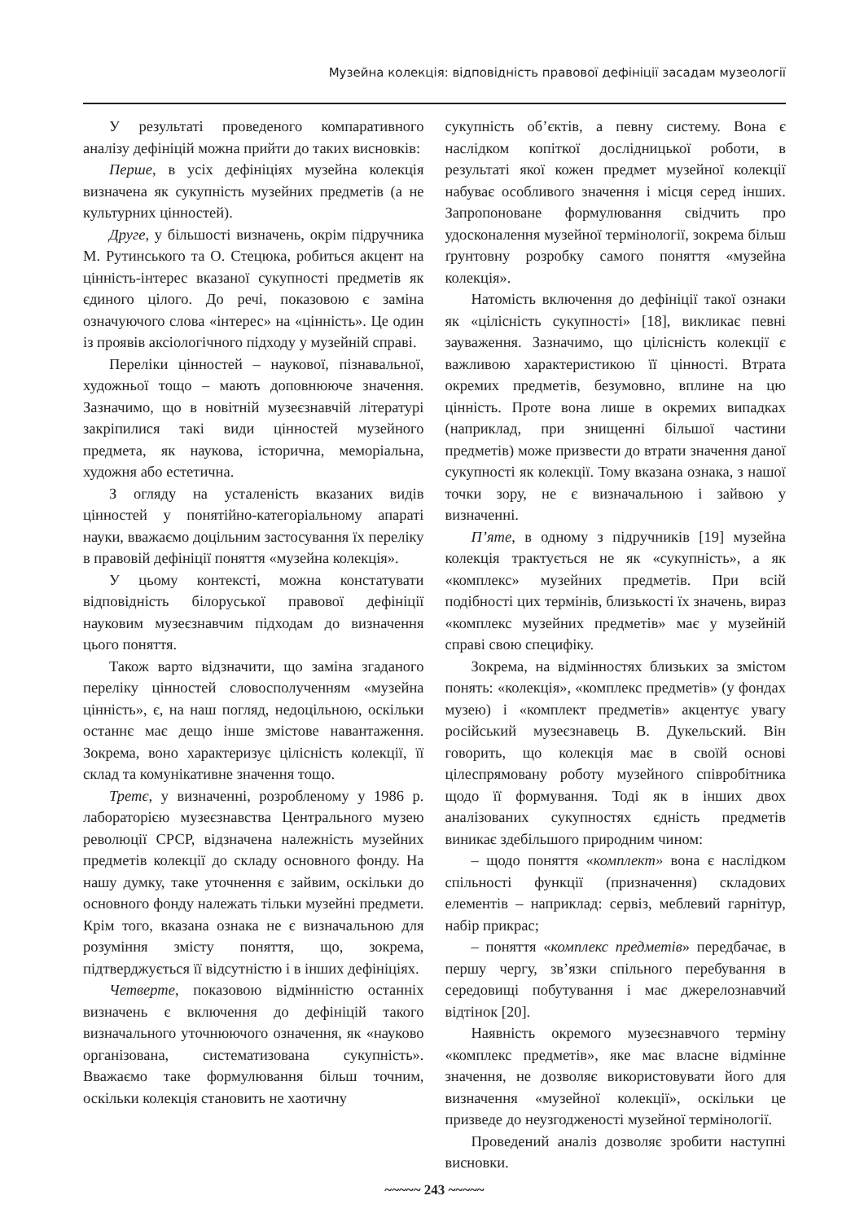Музейна колекція: відповідність правової дефініції засадам музеології
У результаті проведеного компаративного аналізу дефініцій можна прийти до таких висновків:
Перше, в усіх дефініціях музейна колекція визначена як сукупність музейних предметів (а не культурних цінностей).
Друге, у більшості визначень, окрім підручника М. Рутинського та О. Стецюка, робиться акцент на цінність-інтерес вказаної сукупності предметів як єдиного цілого. До речі, показовою є заміна означуючого слова «інтерес» на «цінність». Це один із проявів аксіологічного підходу у музейній справі.
Переліки цінностей – наукової, пізнавальної, художньої тощо – мають доповнююче значення. Зазначимо, що в новітній музеєзнавчій літературі закріпилися такі види цінностей музейного предмета, як наукова, історична, меморіальна, художня або естетична.
З огляду на усталеність вказаних видів цінностей у понятійно-категоріальному апараті науки, вважаємо доцільним застосування їх переліку в правовій дефініції поняття «музейна колекція».
У цьому контексті, можна констатувати відповідність білоруської правової дефініції науковим музеєзнавчим підходам до визначення цього поняття.
Також варто відзначити, що заміна згаданого переліку цінностей словосполученням «музейна цінність», є, на наш погляд, недоцільною, оскільки останнє має дещо інше змістове навантаження. Зокрема, воно характеризує цілісність колекції, її склад та комунікативне значення тощо.
Третє, у визначенні, розробленому у 1986 р. лабораторією музеєзнавства Центрального музею революції СРСР, відзначена належність музейних предметів колекції до складу основного фонду. На нашу думку, таке уточнення є зайвим, оскільки до основного фонду належать тільки музейні предмети. Крім того, вказана ознака не є визначальною для розуміння змісту поняття, що, зокрема, підтверджується її відсутністю і в інших дефініціях.
Четверте, показовою відмінністю останніх визначень є включення до дефініцій такого визначального уточнюючого означення, як «науково організована, систематизована сукупність». Вважаємо таке формулювання більш точним, оскільки колекція становить не хаотичну
сукупність об’єктів, а певну систему. Вона є наслідком копіткої дослідницької роботи, в результаті якої кожен предмет музейної колекції набуває особливого значення і місця серед інших. Запропоноване формулювання свідчить про удосконалення музейної термінології, зокрема більш ґрунтовну розробку самого поняття «музейна колекція».
Натомість включення до дефініції такої ознаки як «цілісність сукупності» [18], викликає певні зауваження. Зазначимо, що цілісність колекції є важливою характеристикою її цінності. Втрата окремих предметів, безумовно, вплине на цю цінність. Проте вона лише в окремих випадках (наприклад, при знищенні більшої частини предметів) може призвести до втрати значення даної сукупності як колекції. Тому вказана ознака, з нашої точки зору, не є визначальною і зайвою у визначенні.
П’яте, в одному з підручників [19] музейна колекція трактується не як «сукупність», а як «комплекс» музейних предметів. При всій подібності цих термінів, близькості їх значень, вираз «комплекс музейних предметів» має у музейній справі свою специфіку.
Зокрема, на відмінностях близьких за змістом понять: «колекція», «комплекс предметів» (у фондах музею) і «комплект предметів» акцентує увагу російський музеєзнавець В. Дукельский. Він говорить, що колекція має в своїй основі цілеспрямовану роботу музейного співробітника щодо її формування. Тоді як в інших двох аналізованих сукупностях єдність предметів виникає здебільшого природним чином:
– щодо поняття «комплект» вона є наслідком спільності функції (призначення) складових елементів – наприклад: сервіз, меблевий гарнітур, набір прикрас;
– поняття «комплекс предметів» передбачає, в першу чергу, зв’язки спільного перебування в середовищі побутування і має джерелознавчий відтінок [20].
Наявність окремого музеєзнавчого терміну «комплекс предметів», яке має власне відмінне значення, не дозволяє використовувати його для визначення «музейної колекції», оскільки це призведе до неузгодженості музейної термінології.
Проведений аналіз дозволяє зробити наступні висновки.
~~~~~ 243 ~~~~~